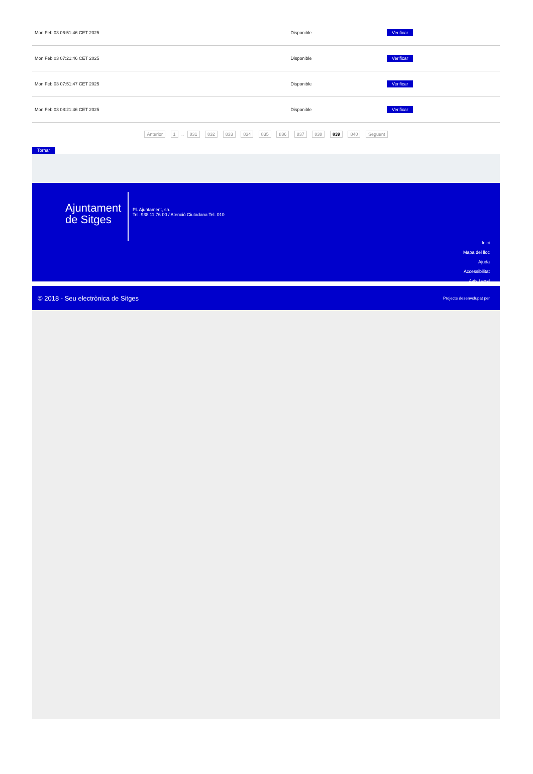| Mon Feb 03 06:51:46 CET 2025 | Disponible | Verificar |
| Mon Feb 03 07:21:46 CET 2025 | Disponible | Verificar |
| Mon Feb 03 07:51:47 CET 2025 | Disponible | Verificar |
| Mon Feb 03 08:21:46 CET 2025 | Disponible | Verificar |
Anterior 1 .. 831 832 833 834 835 836 837 838 839 840 Següent
Tornar
Ajuntament de Sitges
Pl. Ajuntament, sn.
Tel. 938 11 76 00 / Atenció Ciutadana Tel. 010
Inici
Mapa del lloc
Ajuda
Accessibilitat
Avís Legal
© 2018 - Seu electrònica de Sitges Projecte desenvolupat per